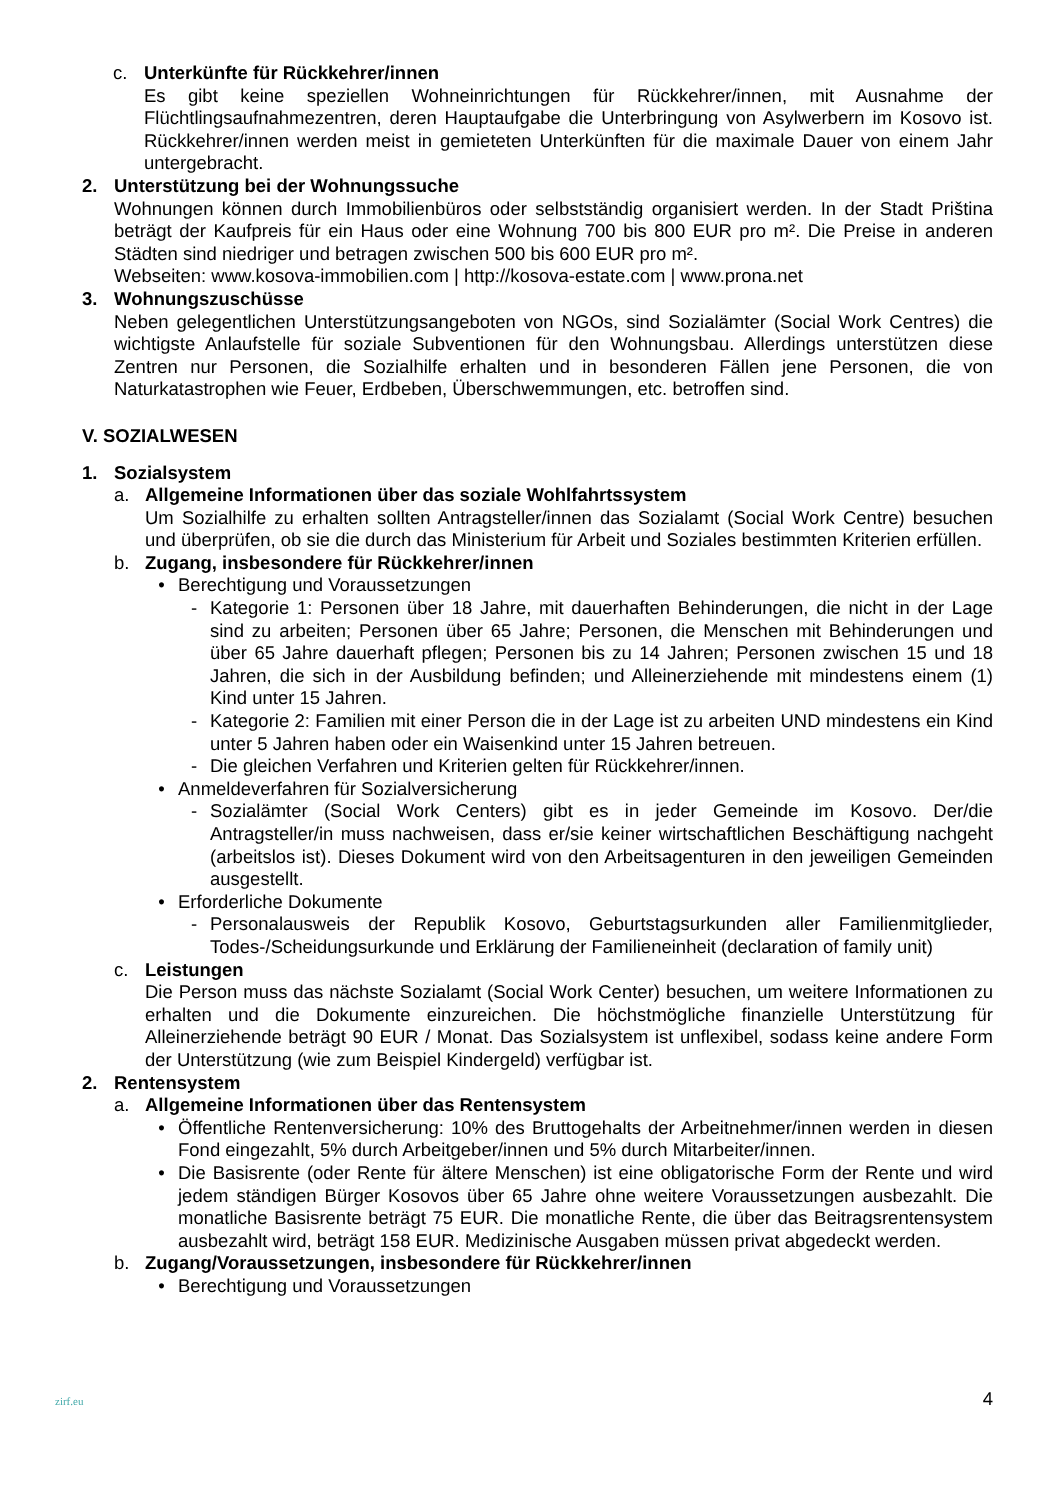c. Unterkünfte für Rückkehrer/innen
Es gibt keine speziellen Wohneinrichtungen für Rückkehrer/innen, mit Ausnahme der Flüchtlingsaufnahmezentren, deren Hauptaufgabe die Unterbringung von Asylwerbern im Kosovo ist. Rückkehrer/innen werden meist in gemieteten Unterkünften für die maximale Dauer von einem Jahr untergebracht.
2. Unterstützung bei der Wohnungssuche
Wohnungen können durch Immobilienbüros oder selbstständig organisiert werden. In der Stadt Priština beträgt der Kaufpreis für ein Haus oder eine Wohnung 700 bis 800 EUR pro m². Die Preise in anderen Städten sind niedriger und betragen zwischen 500 bis 600 EUR pro m².
Webseiten: www.kosova-immobilien.com | http://kosova-estate.com | www.prona.net
3. Wohnungszuschüsse
Neben gelegentlichen Unterstützungsangeboten von NGOs, sind Sozialämter (Social Work Centres) die wichtigste Anlaufstelle für soziale Subventionen für den Wohnungsbau. Allerdings unterstützen diese Zentren nur Personen, die Sozialhilfe erhalten und in besonderen Fällen jene Personen, die von Naturkatastrophen wie Feuer, Erdbeben, Überschwemmungen, etc. betroffen sind.
V. SOZIALWESEN
1. Sozialsystem
a. Allgemeine Informationen über das soziale Wohlfahrtssystem
Um Sozialhilfe zu erhalten sollten Antragsteller/innen das Sozialamt (Social Work Centre) besuchen und überprüfen, ob sie die durch das Ministerium für Arbeit und Soziales bestimmten Kriterien erfüllen.
b. Zugang, insbesondere für Rückkehrer/innen
• Berechtigung und Voraussetzungen
- Kategorie 1: Personen über 18 Jahre, mit dauerhaften Behinderungen, die nicht in der Lage sind zu arbeiten; Personen über 65 Jahre; Personen, die Menschen mit Behinderungen und über 65 Jahre dauerhaft pflegen; Personen bis zu 14 Jahren; Personen zwischen 15 und 18 Jahren, die sich in der Ausbildung befinden; und Alleinerziehende mit mindestens einem (1) Kind unter 15 Jahren.
- Kategorie 2: Familien mit einer Person die in der Lage ist zu arbeiten UND mindestens ein Kind unter 5 Jahren haben oder ein Waisenkind unter 15 Jahren betreuen.
- Die gleichen Verfahren und Kriterien gelten für Rückkehrer/innen.
• Anmeldeverfahren für Sozialversicherung
- Sozialämter (Social Work Centers) gibt es in jeder Gemeinde im Kosovo. Der/die Antragsteller/in muss nachweisen, dass er/sie keiner wirtschaftlichen Beschäftigung nachgeht (arbeitslos ist). Dieses Dokument wird von den Arbeitsagenturen in den jeweiligen Gemeinden ausgestellt.
• Erforderliche Dokumente
- Personalausweis der Republik Kosovo, Geburtstagsurkunden aller Familienmitglieder, Todes-/Scheidungsurkunde und Erklärung der Familieneinheit (declaration of family unit)
c. Leistungen
Die Person muss das nächste Sozialamt (Social Work Center) besuchen, um weitere Informationen zu erhalten und die Dokumente einzureichen. Die höchstmögliche finanzielle Unterstützung für Alleinerziehende beträgt 90 EUR / Monat. Das Sozialsystem ist unflexibel, sodass keine andere Form der Unterstützung (wie zum Beispiel Kindergeld) verfügbar ist.
2. Rentensystem
a. Allgemeine Informationen über das Rentensystem
• Öffentliche Rentenversicherung: 10% des Bruttogehalts der Arbeitnehmer/innen werden in diesen Fond eingezahlt, 5% durch Arbeitgeber/innen und 5% durch Mitarbeiter/innen.
• Die Basisrente (oder Rente für ältere Menschen) ist eine obligatorische Form der Rente und wird jedem ständigen Bürger Kosovos über 65 Jahre ohne weitere Voraussetzungen ausbezahlt. Die monatliche Basisrente beträgt 75 EUR. Die monatliche Rente, die über das Beitragsrentensystem ausbezahlt wird, beträgt 158 EUR. Medizinische Ausgaben müssen privat abgedeckt werden.
b. Zugang/Voraussetzungen, insbesondere für Rückkehrer/innen
• Berechtigung und Voraussetzungen
zirf.eu 4